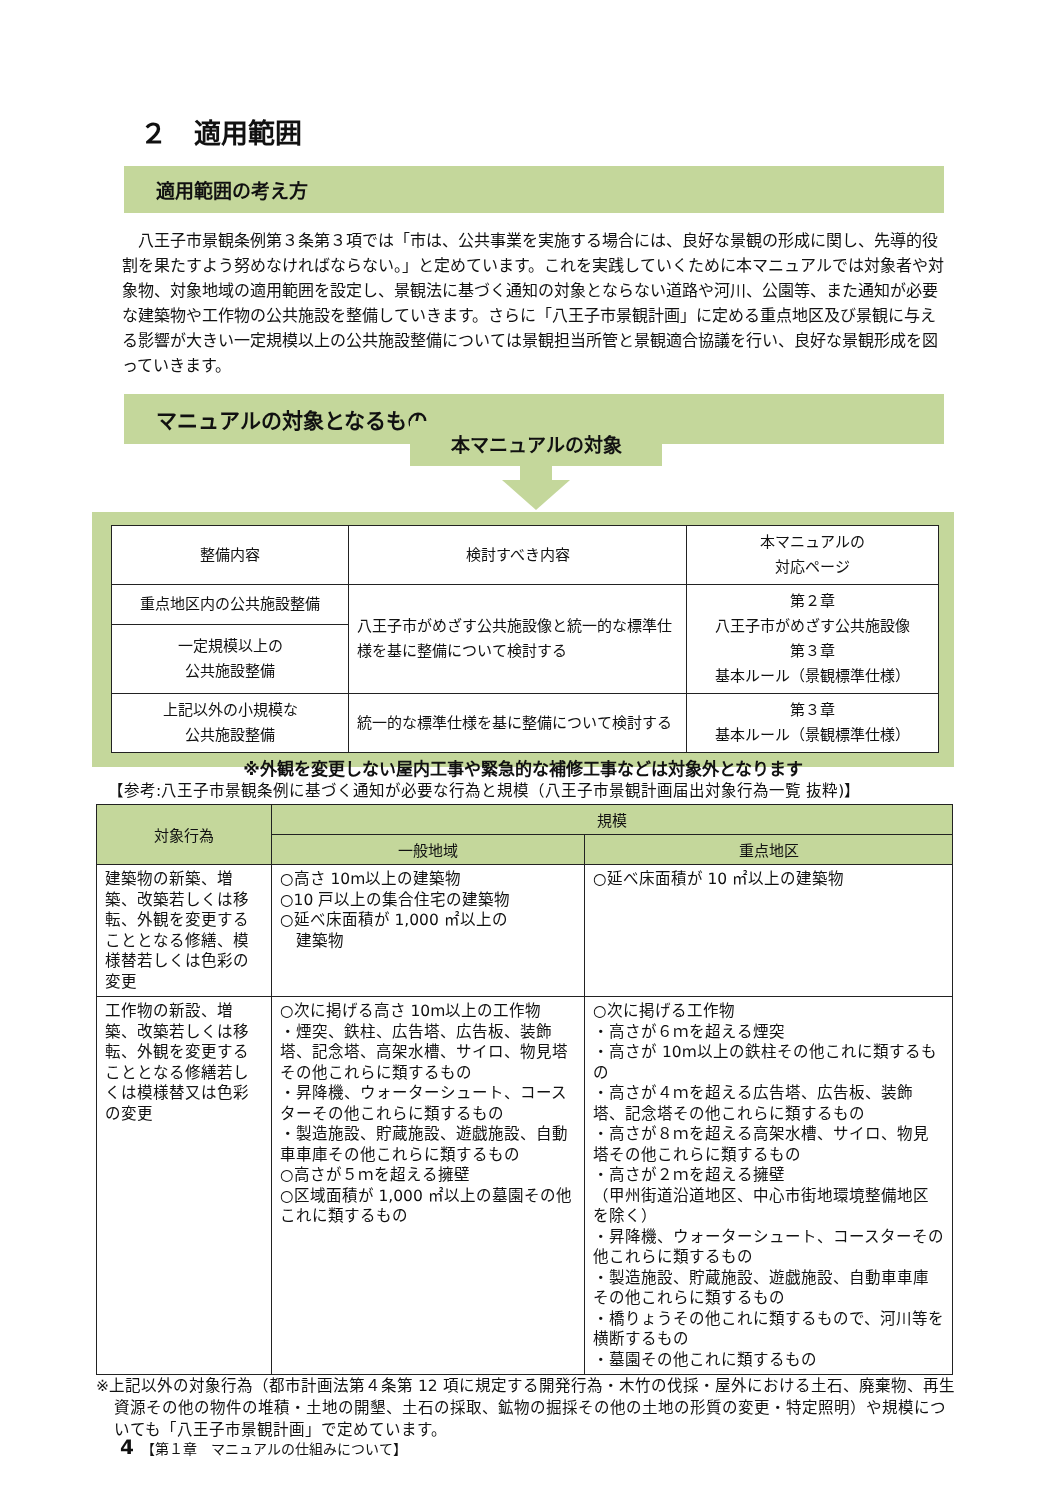２　適用範囲
適用範囲の考え方
八王子市景観条例第３条第３項では「市は、公共事業を実施する場合には、良好な景観の形成に関し、先導的役割を果たすよう努めなければならない。」と定めています。これを実践していくために本マニュアルでは対象者や対象物、対象地域の適用範囲を設定し、景観法に基づく通知の対象とならない道路や河川、公園等、また通知が必要な建築物や工作物の公共施設を整備していきます。さらに「八王子市景観計画」に定める重点地区及び景観に与える影響が大きい一定規模以上の公共施設整備については景観担当所管と景観適合協議を行い、良好な景観形成を図っていきます。
マニュアルの対象となるもの
本マニュアルの対象
| 整備内容 | 検討すべき内容 | 本マニュアルの 対応ページ |
| --- | --- | --- |
| 重点地区内の公共施設整備 | 八王子市がめざす公共施設像と統一的な標準仕様を基に整備について検討する | 第２章 八王子市がめざす公共施設像 第３章 基本ルール（景観標準仕様） |
| 一定規模以上の 公共施設整備 | | |
| 上記以外の小規模な 公共施設整備 | 統一的な標準仕様を基に整備について検討する | 第３章 基本ルール（景観標準仕様） |
※外観を変更しない屋内工事や緊急的な補修工事などは対象外となります
【参考:八王子市景観条例に基づく通知が必要な行為と規模（八王子市景観計画届出対象行為一覧 抜粋)】
| 対象行為 | 規模 | |
| --- | --- | --- |
| | 一般地域 | 重点地区 |
| 建築物の新築、増築、改築若しくは移転、外観を変更することとなる修繕、模様替若しくは色彩の変更 | ○高さ 10m以上の建築物 ○10 戸以上の集合住宅の建築物 ○延べ床面積が 1,000 ㎡以上の 建築物 | ○延べ床面積が 10 ㎡以上の建築物 |
| 工作物の新設、増築、改築若しくは移転、外観を変更することとなる修繕若しくは模様替又は色彩の変更 | ○次に掲げる高さ 10m以上の工作物 ・煙突、鉄柱、広告塔、広告板、装飾塔、記念塔、高架水槽、サイロ、物見塔その他これらに類するもの ・昇降機、ウォーターシュート、コースターその他これらに類するもの ・製造施設、貯蔵施設、遊戯施設、自動車車庫その他これらに類するもの ○高さが５ｍを超える擁壁 ○区域面積が 1,000 ㎡以上の墓園その他これに類するもの | ○次に掲げる工作物 ・高さが６ｍを超える煙突 ・高さが 10m以上の鉄柱その他これに類するもの ・高さが４ｍを超える広告塔、広告板、装飾塔、記念塔その他これらに類するもの ・高さが８ｍを超える高架水槽、サイロ、物見塔その他これらに類するもの ・高さが２ｍを超える擁壁 （甲州街道沿道地区、中心市街地環境整備地区を除く） ・昇降機、ウォーターシュート、コースターその他これらに類するもの ・製造施設、貯蔵施設、遊戯施設、自動車車庫その他これらに類するもの ・橋りょうその他これに類するもので、河川等を横断するもの ・墓園その他これに類するもの |
※上記以外の対象行為（都市計画法第４条第 12 項に規定する開発行為・木竹の伐採・屋外における土石、廃棄物、再生資源その他の物件の堆積・土地の開墾、土石の採取、鉱物の掘採その他の土地の形質の変更・特定照明）や規模についても「八王子市景観計画」で定めています。
4　【第１章　マニュアルの仕組みについて】